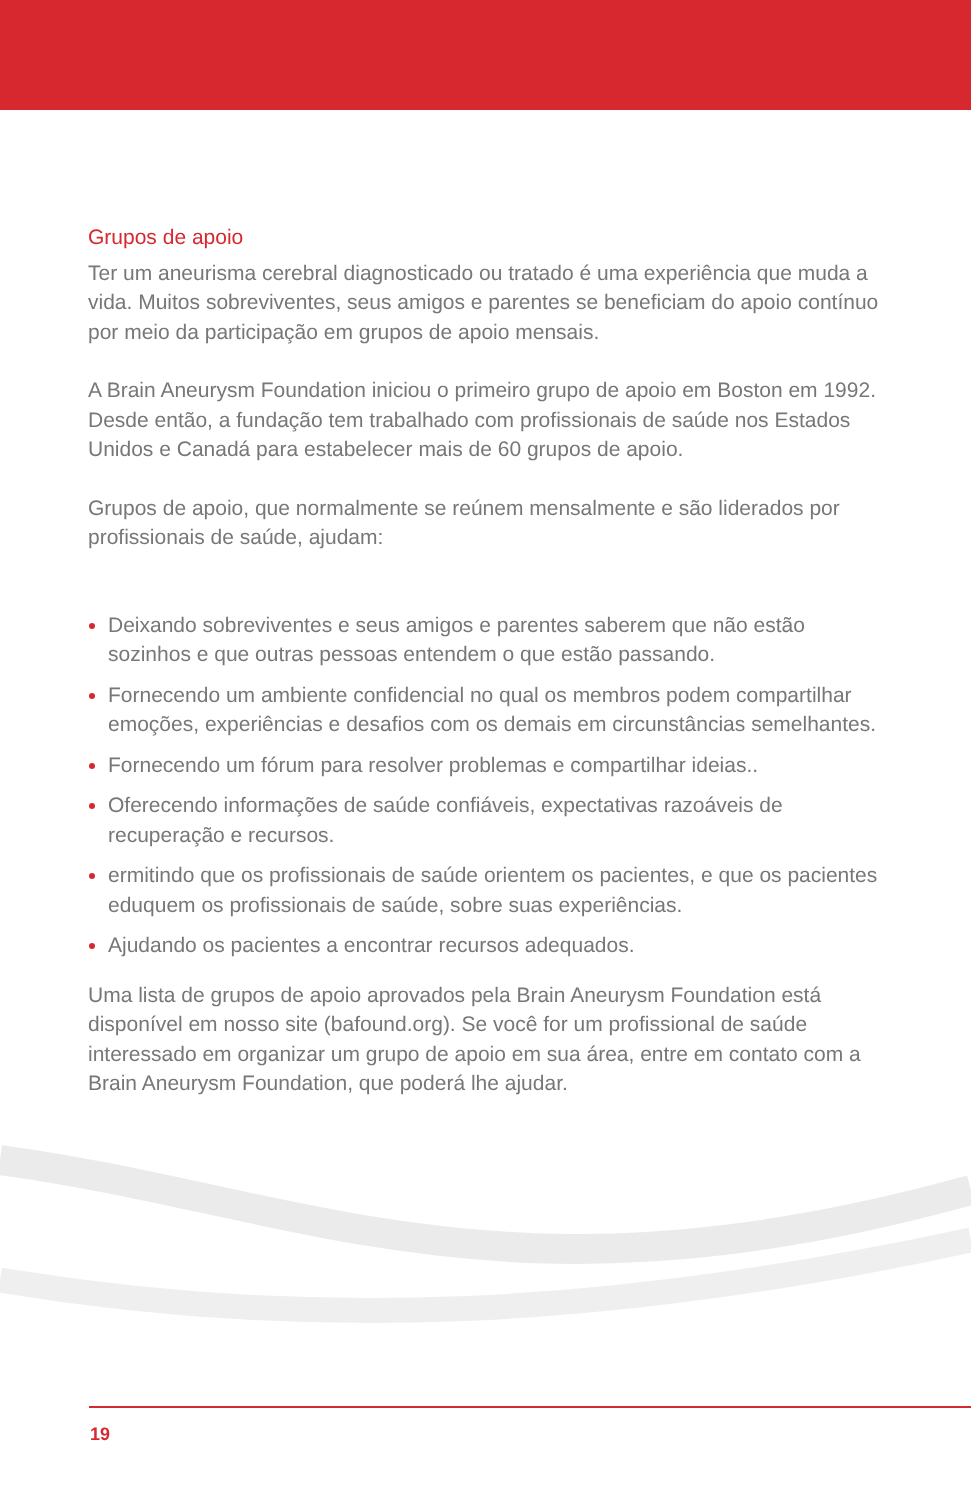Grupos de apoio
Ter um aneurisma cerebral diagnosticado ou tratado é uma experiência que muda a vida. Muitos sobreviventes, seus amigos e parentes se beneficiam do apoio contínuo por meio da participação em grupos de apoio mensais.
A Brain Aneurysm Foundation iniciou o primeiro grupo de apoio em Boston em 1992. Desde então, a fundação tem trabalhado com profissionais de saúde nos Estados Unidos e Canadá para estabelecer mais de 60 grupos de apoio.
Grupos de apoio, que normalmente se reúnem mensalmente e são liderados por profissionais de saúde, ajudam:
Deixando sobreviventes e seus amigos e parentes saberem que não estão sozinhos e que outras pessoas entendem o que estão passando.
Fornecendo um ambiente confidencial no qual os membros podem compartilhar emoções, experiências e desafios com os demais em circunstâncias semelhantes.
Fornecendo um fórum para resolver problemas e compartilhar ideias..
Oferecendo informações de saúde confiáveis, expectativas razoáveis de recuperação e recursos.
ermitindo que os profissionais de saúde orientem os pacientes, e que os pacientes eduquem os profissionais de saúde, sobre suas experiências.
Ajudando os pacientes a encontrar recursos adequados.
Uma lista de grupos de apoio aprovados pela Brain Aneurysm Foundation está disponível em nosso site (bafound.org). Se você for um profissional de saúde interessado em organizar um grupo de apoio em sua área, entre em contato com a Brain Aneurysm Foundation, que poderá lhe ajudar.
19